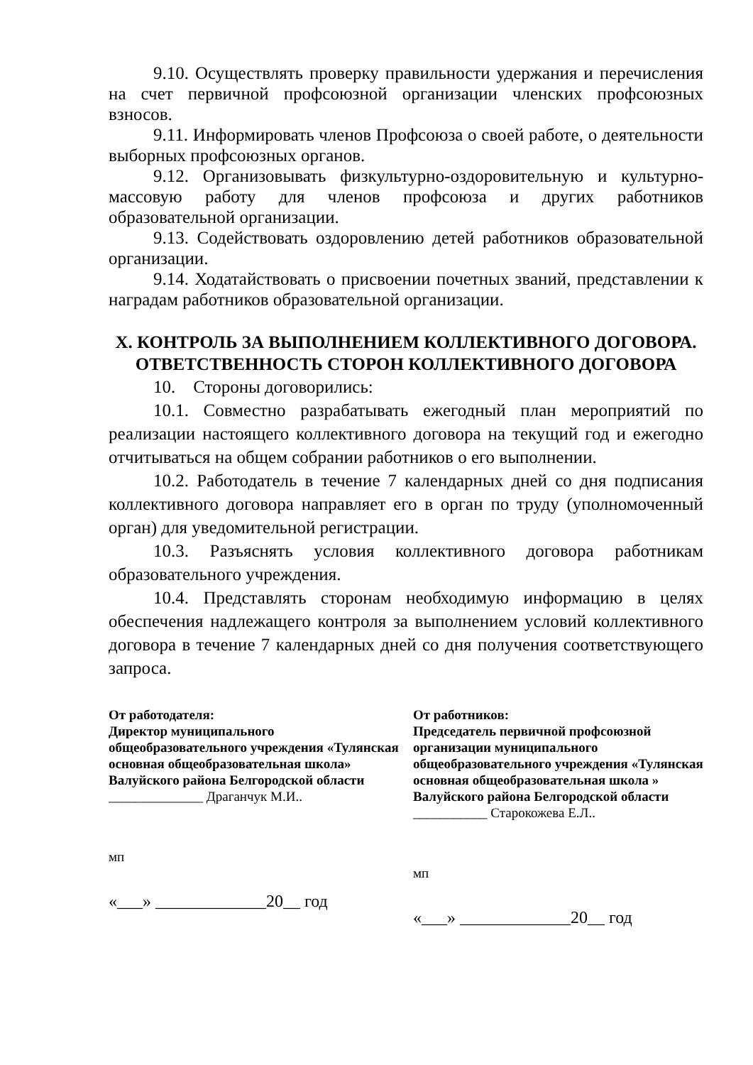9.10. Осуществлять проверку правильности удержания и перечисления на счет первичной профсоюзной организации членских профсоюзных взносов.
9.11. Информировать членов Профсоюза о своей работе, о деятельности выборных профсоюзных органов.
9.12. Организовывать физкультурно-оздоровительную и культурно-массовую работу для членов профсоюза и других работников образовательной организации.
9.13. Содействовать оздоровлению детей работников образовательной организации.
9.14. Ходатайствовать о присвоении почетных званий, представлении к наградам работников образовательной организации.
X. КОНТРОЛЬ ЗА ВЫПОЛНЕНИЕМ КОЛЛЕКТИВНОГО ДОГОВОРА.
ОТВЕТСТВЕННОСТЬ СТОРОН КОЛЛЕКТИВНОГО ДОГОВОРА
10. Стороны договорились:
10.1. Совместно разрабатывать ежегодный план мероприятий по реализации настоящего коллективного договора на текущий год и ежегодно отчитываться на общем собрании работников о его выполнении.
10.2. Работодатель в течение 7 календарных дней со дня подписания коллективного договора направляет его в орган по труду (уполномоченный орган) для уведомительной регистрации.
10.3. Разъяснять условия коллективного договора работникам образовательного учреждения.
10.4. Представлять сторонам необходимую информацию в целях обеспечения надлежащего контроля за выполнением условий коллективного договора в течение 7 календарных дней со дня получения соответствующего запроса.
От работодателя:
Директор муниципального общеобразовательного учреждения «Тулянская основная общеобразовательная школа» Валуйского района Белгородской области
______________ Драганчук М.И..
мп
«___» _____________20__ год
От работников:
Председатель первичной профсоюзной организации муниципального общеобразовательного учреждения «Тулянская основная общеобразовательная школа » Валуйского района Белгородской области
___________ Старокожева Е.Л..
мп
«___» _____________20__ год